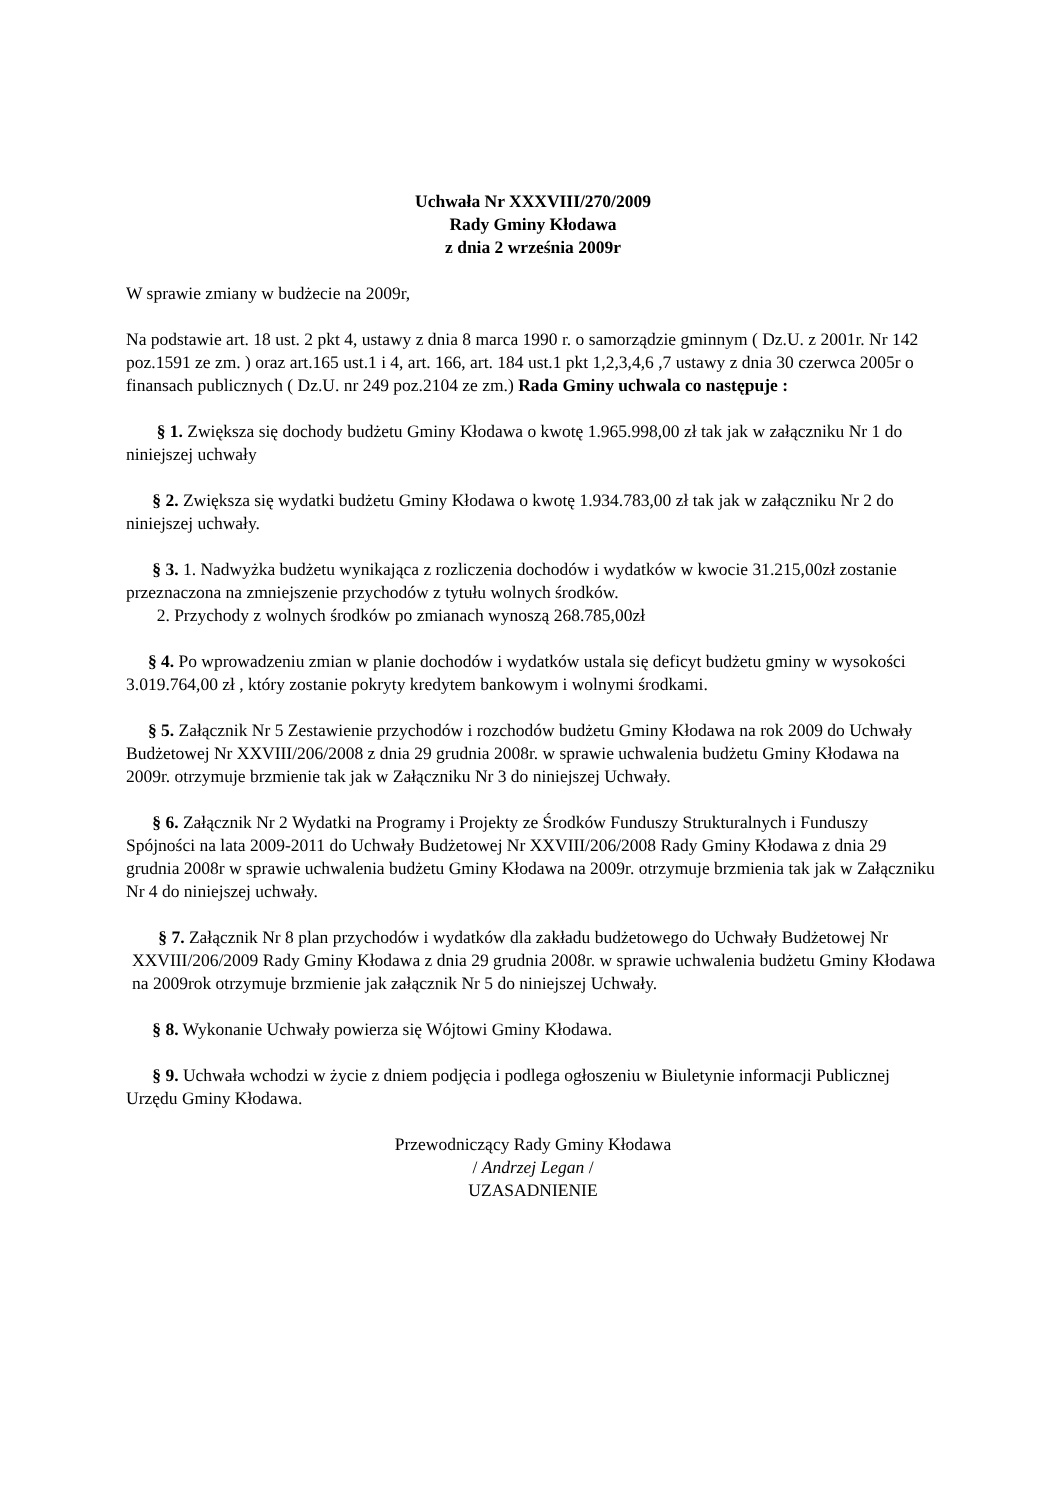Uchwała Nr XXXVIII/270/2009
Rady Gminy Kłodawa
z dnia 2 września 2009r
W sprawie zmiany w budżecie na 2009r,
Na podstawie art. 18 ust. 2 pkt 4, ustawy z dnia 8 marca 1990 r. o samorządzie gminnym ( Dz.U. z 2001r. Nr 142 poz.1591 ze zm. ) oraz art.165 ust.1 i 4, art. 166, art. 184 ust.1 pkt 1,2,3,4,6 ,7 ustawy z dnia 30 czerwca 2005r o finansach publicznych ( Dz.U. nr 249 poz.2104 ze zm.) Rada Gminy uchwala co następuje :
§ 1. Zwiększa się dochody budżetu Gminy Kłodawa o kwotę 1.965.998,00 zł tak jak w załączniku Nr 1 do niniejszej uchwały
§ 2. Zwiększa się wydatki budżetu Gminy Kłodawa o kwotę 1.934.783,00 zł tak jak w załączniku Nr 2 do niniejszej uchwały.
§ 3. 1. Nadwyżka budżetu wynikająca z rozliczenia dochodów i wydatków w kwocie 31.215,00zł zostanie przeznaczona na zmniejszenie przychodów z tytułu wolnych środków.
2. Przychody z wolnych środków po zmianach wynoszą 268.785,00zł
§ 4. Po wprowadzeniu zmian w planie dochodów i wydatków ustala się deficyt budżetu gminy w wysokości 3.019.764,00 zł , który zostanie pokryty kredytem bankowym i wolnymi środkami.
§ 5. Załącznik Nr 5 Zestawienie przychodów i rozchodów budżetu Gminy Kłodawa na rok 2009 do Uchwały Budżetowej Nr XXVIII/206/2008 z dnia 29 grudnia 2008r. w sprawie uchwalenia budżetu Gminy Kłodawa na 2009r. otrzymuje brzmienie tak jak w Załączniku Nr 3 do niniejszej Uchwały.
§ 6. Załącznik Nr 2 Wydatki na Programy i Projekty ze Środków Funduszy Strukturalnych i Funduszy Spójności na lata 2009-2011 do Uchwały Budżetowej Nr XXVIII/206/2008 Rady Gminy Kłodawa z dnia 29 grudnia 2008r w sprawie uchwalenia budżetu Gminy Kłodawa na 2009r. otrzymuje brzmienia tak jak w Załączniku Nr 4 do niniejszej uchwały.
§ 7. Załącznik Nr 8 plan przychodów i wydatków dla zakładu budżetowego do Uchwały Budżetowej Nr XXVIII/206/2009 Rady Gminy Kłodawa z dnia 29 grudnia 2008r. w sprawie uchwalenia budżetu Gminy Kłodawa na 2009rok otrzymuje brzmienie jak załącznik Nr 5 do niniejszej Uchwały.
§ 8. Wykonanie Uchwały powierza się Wójtowi Gminy Kłodawa.
§ 9. Uchwała wchodzi w życie z dniem podjęcia i podlega ogłoszeniu w Biuletynie informacji Publicznej Urzędu Gminy Kłodawa.
Przewodniczący Rady Gminy Kłodawa
/ Andrzej Legan /
UZASADNIENIE